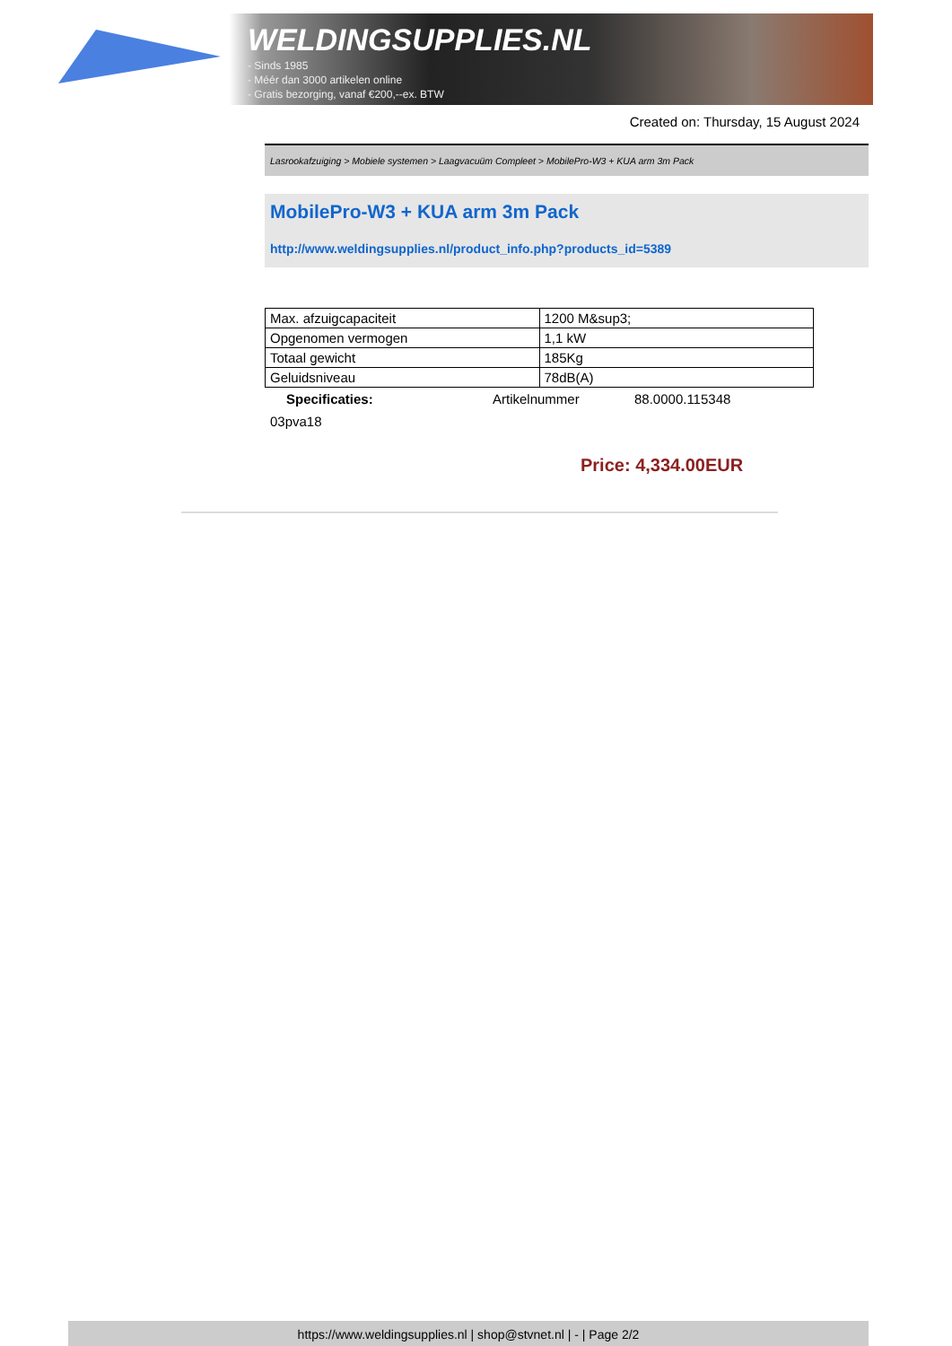WELDINGSUPPLIES.NL
- Sinds 1985
- Méér dan 3000 artikelen online
- Gratis bezorging, vanaf €200,--ex. BTW
Created on: Thursday, 15 August 2024
Lasrookafzuiging > Mobiele systemen > Laagvacuüm Compleet > MobilePro-W3 + KUA arm 3m Pack
MobilePro-W3 + KUA arm 3m Pack
http://www.weldingsupplies.nl/product_info.php?products_id=5389
| Max. afzuigcapaciteit | 1200 M&sup3; |
| Opgenomen vermogen | 1,1 kW |
| Totaal gewicht | 185Kg |
| Geluidsniveau | 78dB(A) |
Specificaties: Artikelnummer 88.0000.115348
03pva18
Price: 4,334.00EUR
https://www.weldingsupplies.nl | shop@stvnet.nl | - | Page 2/2